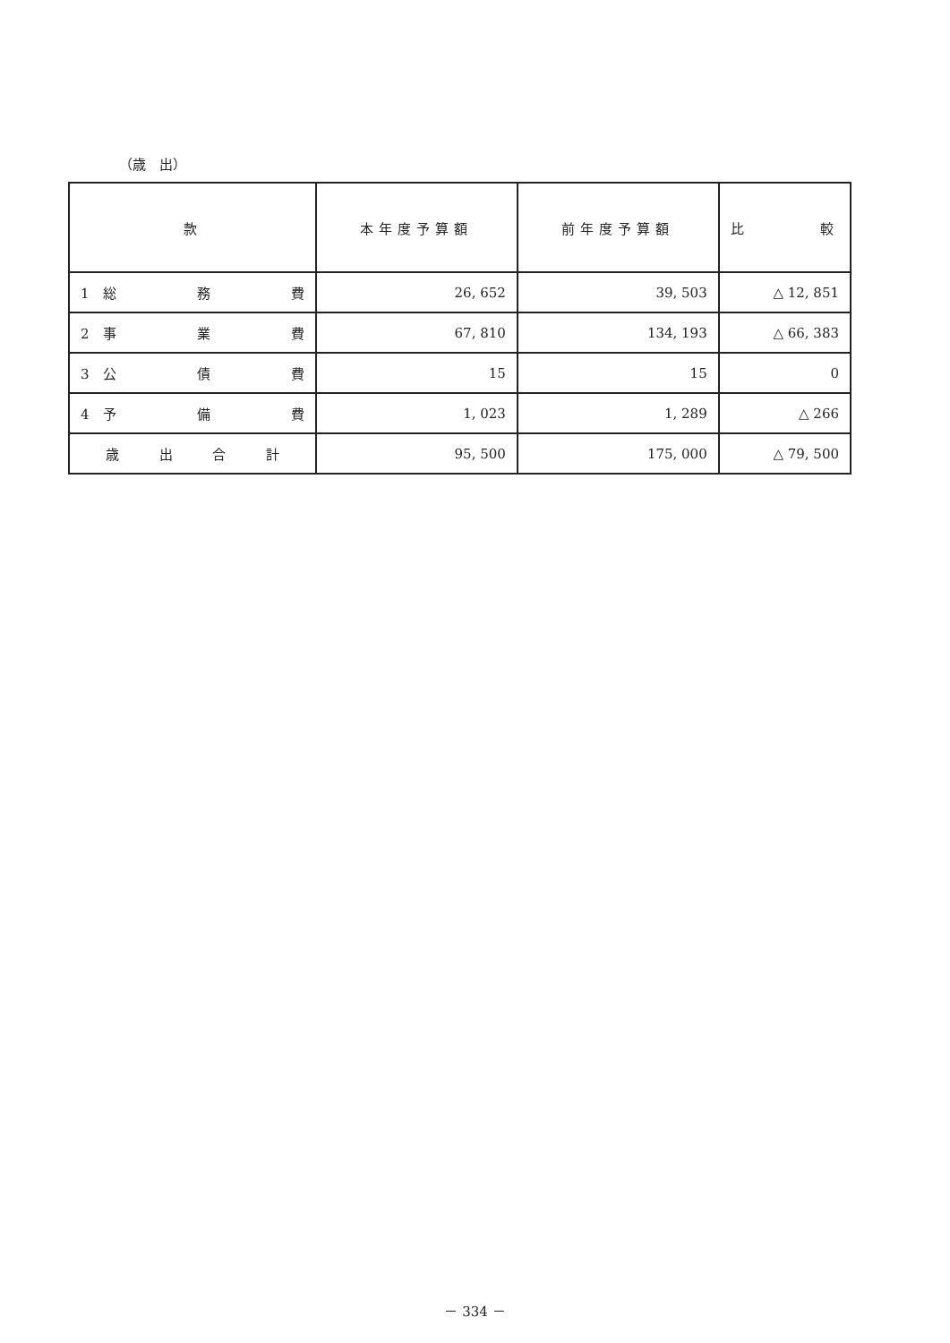（歳　出）
| 款 | 本年度予算額 | 前年度予算額 | 比 較 |
| --- | --- | --- | --- |
| 1 総 務 費 | 26, 652 | 39, 503 | △ 12, 851 |
| 2 事 業 費 | 67, 810 | 134, 193 | △ 66, 383 |
| 3 公 債 費 | 15 | 15 | 0 |
| 4 予 備 費 | 1, 023 | 1, 289 | △ 266 |
| 歳 出 合 計 | 95, 500 | 175, 000 | △ 79, 500 |
－ 334 －